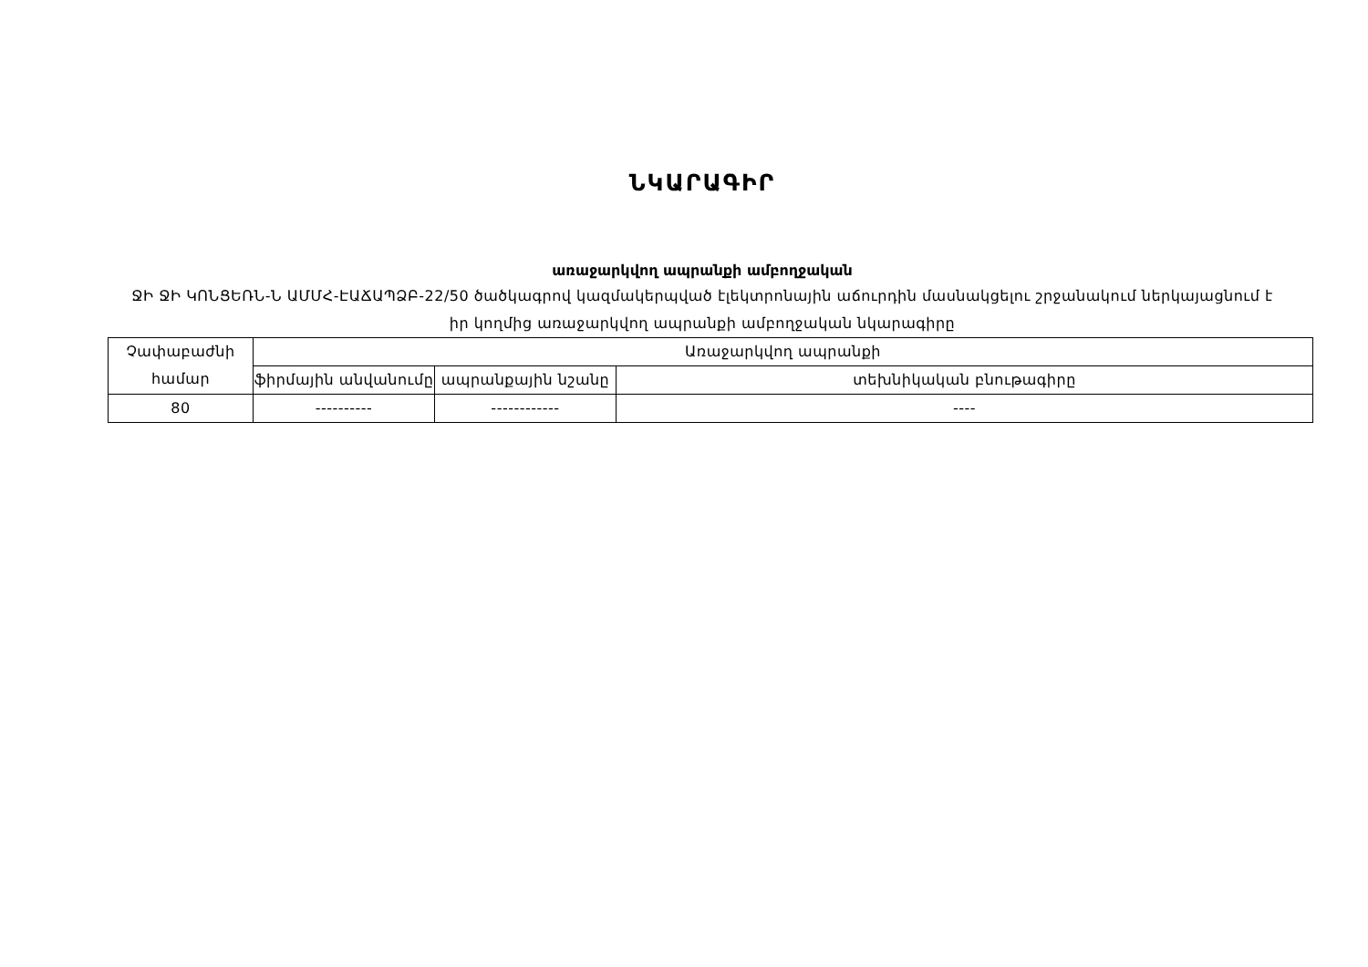ՆԿԱՐԱԳԻՐ
առաջարկվող ապրանքի ամբողջական
ՋԻ ՋԻ ԿՈՆՑԵՌՆ-Ն ԱՄՄՀ-ԷԱՃԱՊՁԲ-22/50 ծածկագրով կազմակերպված էլեկտրոնային աճուրդին մասնակցելու շրջանակում ներկայացնում է իր կողմից առաջարկվող ապրանքի ամբողջական նկարագիրը
| Չափաբաժնի համար | Առաջարկվող ապրանքի | | |
| --- | --- | --- | --- |
| | ֆիրմային անվանումը | ապրանքային նշանը | տեխնիկական բնութագիրը |
| 80 | ---------- | ------------ | ---- |